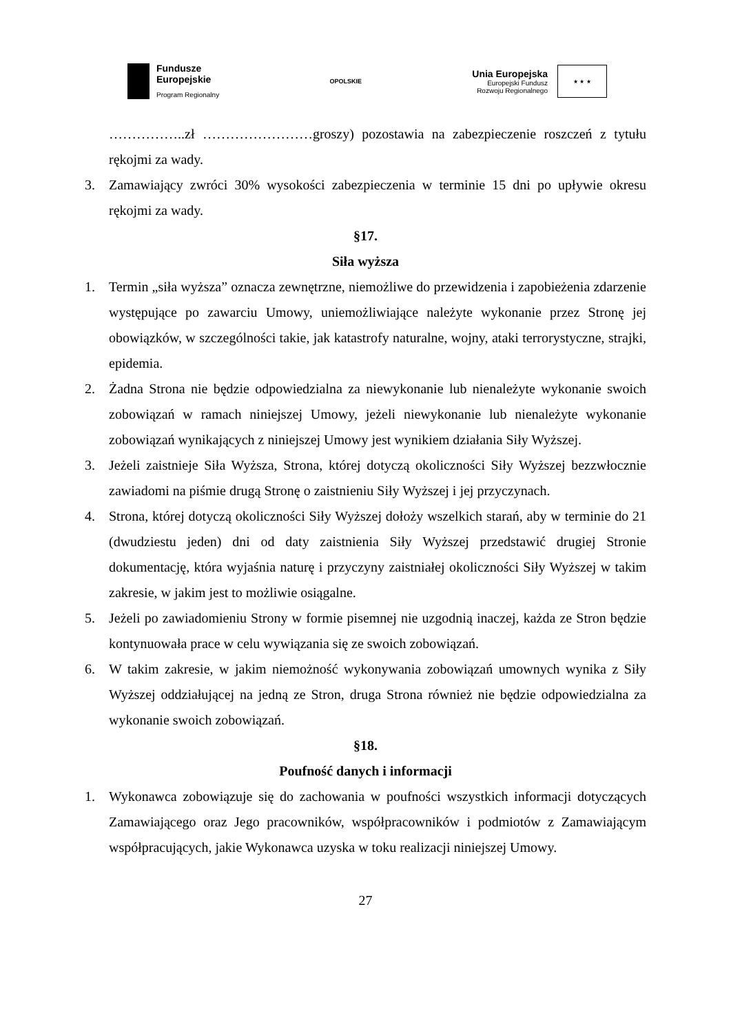Fundusze
Europejskie
Program Regionalny
OPOLSKIE
Unia Europejska
Europejski Fundusz
Rozwoju Regionalnego
★ ★ ★
……………..zł ……………………groszy) pozostawia na zabezpieczenie roszczeń z tytułu rękojmi za wady.
3. Zamawiający zwróci 30% wysokości zabezpieczenia w terminie 15 dni po upływie okresu rękojmi za wady.
§17.
Siła wyższa
1. Termin „siła wyższa” oznacza zewnętrzne, niemożliwe do przewidzenia i zapobieżenia zdarzenie występujące po zawarciu Umowy, uniemożliwiające należyte wykonanie przez Stronę jej obowiązków, w szczególności takie, jak katastrofy naturalne, wojny, ataki terrorystyczne, strajki, epidemia.
2. Żadna Strona nie będzie odpowiedzialna za niewykonanie lub nienależyte wykonanie swoich zobowiązań w ramach niniejszej Umowy, jeżeli niewykonanie lub nienależyte wykonanie zobowiązań wynikających z niniejszej Umowy jest wynikiem działania Siły Wyższej.
3. Jeżeli zaistnieje Siła Wyższa, Strona, której dotyczą okoliczności Siły Wyższej bezzwłocznie zawiadomi na piśmie drugą Stronę o zaistnieniu Siły Wyższej i jej przyczynach.
4. Strona, której dotyczą okoliczności Siły Wyższej dołoży wszelkich starań, aby w terminie do 21 (dwudziestu jeden) dni od daty zaistnienia Siły Wyższej przedstawić drugiej Stronie dokumentację, która wyjaśnia naturę i przyczyny zaistniałej okoliczności Siły Wyższej w takim zakresie, w jakim jest to możliwie osiągalne.
5. Jeżeli po zawiadomieniu Strony w formie pisemnej nie uzgodnią inaczej, każda ze Stron będzie kontynuowała prace w celu wywiązania się ze swoich zobowiązań.
6. W takim zakresie, w jakim niemożność wykonywania zobowiązań umownych wynika z Siły Wyższej oddziałującej na jedną ze Stron, druga Strona również nie będzie odpowiedzialna za wykonanie swoich zobowiązań.
§18.
Poufność danych i informacji
1. Wykonawca zobowiązuje się do zachowania w poufności wszystkich informacji dotyczących Zamawiającego oraz Jego pracowników, współpracowników i podmiotów z Zamawiającym współpracujących, jakie Wykonawca uzyska w toku realizacji niniejszej Umowy.
27